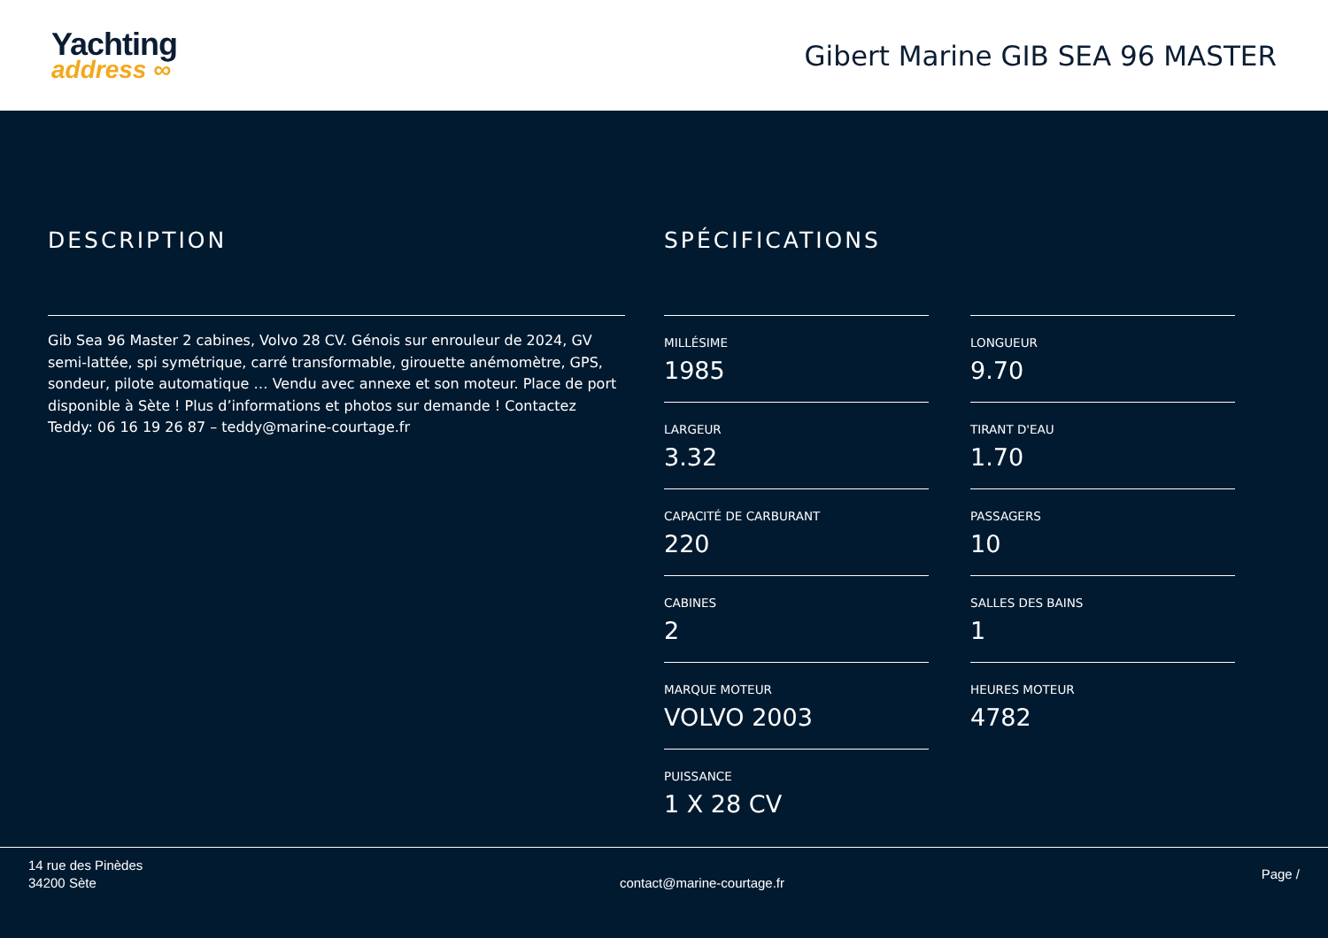Yachting
address ∞
Gibert Marine GIB SEA 96 MASTER
DESCRIPTION
Gib Sea 96 Master 2 cabines, Volvo 28 CV. Génois sur enrouleur de 2024, GV semi-lattée, spi symétrique, carré transformable, girouette anémomètre, GPS, sondeur, pilote automatique … Vendu avec annexe et son moteur. Place de port disponible à Sète ! Plus d’informations et photos sur demande ! Contactez Teddy: 06 16 19 26 87 – teddy@marine-courtage.fr
SPÉCIFICATIONS
MILLÉSIME
1985
LONGUEUR
9.70
LARGEUR
3.32
TIRANT D'EAU
1.70
CAPACITÉ DE CARBURANT
220
PASSAGERS
10
CABINES
2
SALLES DES BAINS
1
MARQUE MOTEUR
VOLVO 2003
HEURES MOTEUR
4782
PUISSANCE
1 X 28 CV
14 rue des Pinèdes
34200 Sète
contact@marine-courtage.fr
Page /